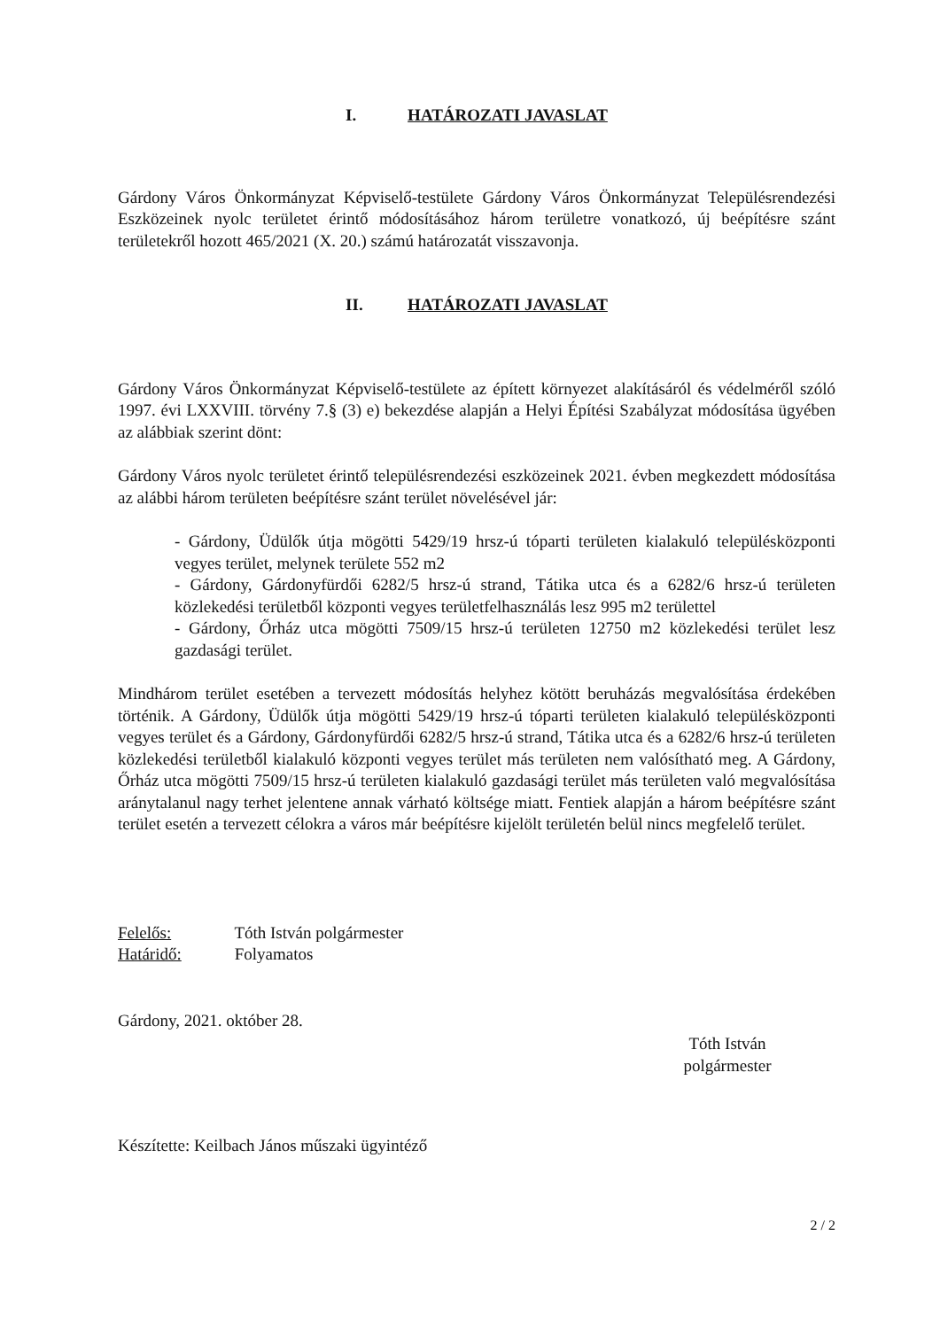I. HATÁROZATI JAVASLAT
Gárdony Város Önkormányzat Képviselő-testülete Gárdony Város Önkormányzat Településrendezési Eszközeinek nyolc területet érintő módosításához három területre vonatkozó, új beépítésre szánt területekről hozott 465/2021 (X. 20.) számú határozatát visszavonja.
II. HATÁROZATI JAVASLAT
Gárdony Város Önkormányzat Képviselő-testülete az épített környezet alakításáról és védelméről szóló 1997. évi LXXVIII. törvény 7.§ (3) e) bekezdése alapján a Helyi Építési Szabályzat módosítása ügyében az alábbiak szerint dönt:
Gárdony Város nyolc területet érintő településrendezési eszközeinek 2021. évben megkezdett módosítása az alábbi három területen beépítésre szánt terület növelésével jár:
- Gárdony, Üdülők útja mögötti 5429/19 hrsz-ú tóparti területen kialakuló településközponti vegyes terület, melynek területe 552 m2
- Gárdony, Gárdonyfürdői 6282/5 hrsz-ú strand, Tátika utca és a 6282/6 hrsz-ú területen közlekedési területből központi vegyes területfelhasználás lesz 995 m2 területtel
- Gárdony, Őrház utca mögötti 7509/15 hrsz-ú területen 12750 m2 közlekedési terület lesz gazdasági terület.
Mindhárom terület esetében a tervezett módosítás helyhez kötött beruházás megvalósítása érdekében történik. A Gárdony, Üdülők útja mögötti 5429/19 hrsz-ú tóparti területen kialakuló településközponti vegyes terület és a Gárdony, Gárdonyfürdői 6282/5 hrsz-ú strand, Tátika utca és a 6282/6 hrsz-ú területen közlekedési területből kialakuló központi vegyes terület más területen nem valósítható meg. A Gárdony, Őrház utca mögötti 7509/15 hrsz-ú területen kialakuló gazdasági terület más területen való megvalósítása aránytalanul nagy terhet jelentene annak várható költsége miatt. Fentiek alapján a három beépítésre szánt terület esetén a tervezett célokra a város már beépítésre kijelölt területén belül nincs megfelelő terület.
Felelős: Tóth István polgármester
Határidő: Folyamatos
Gárdony, 2021. október 28.
Tóth István
polgármester
Készítette: Keilbach János műszaki ügyintéző
2 / 2